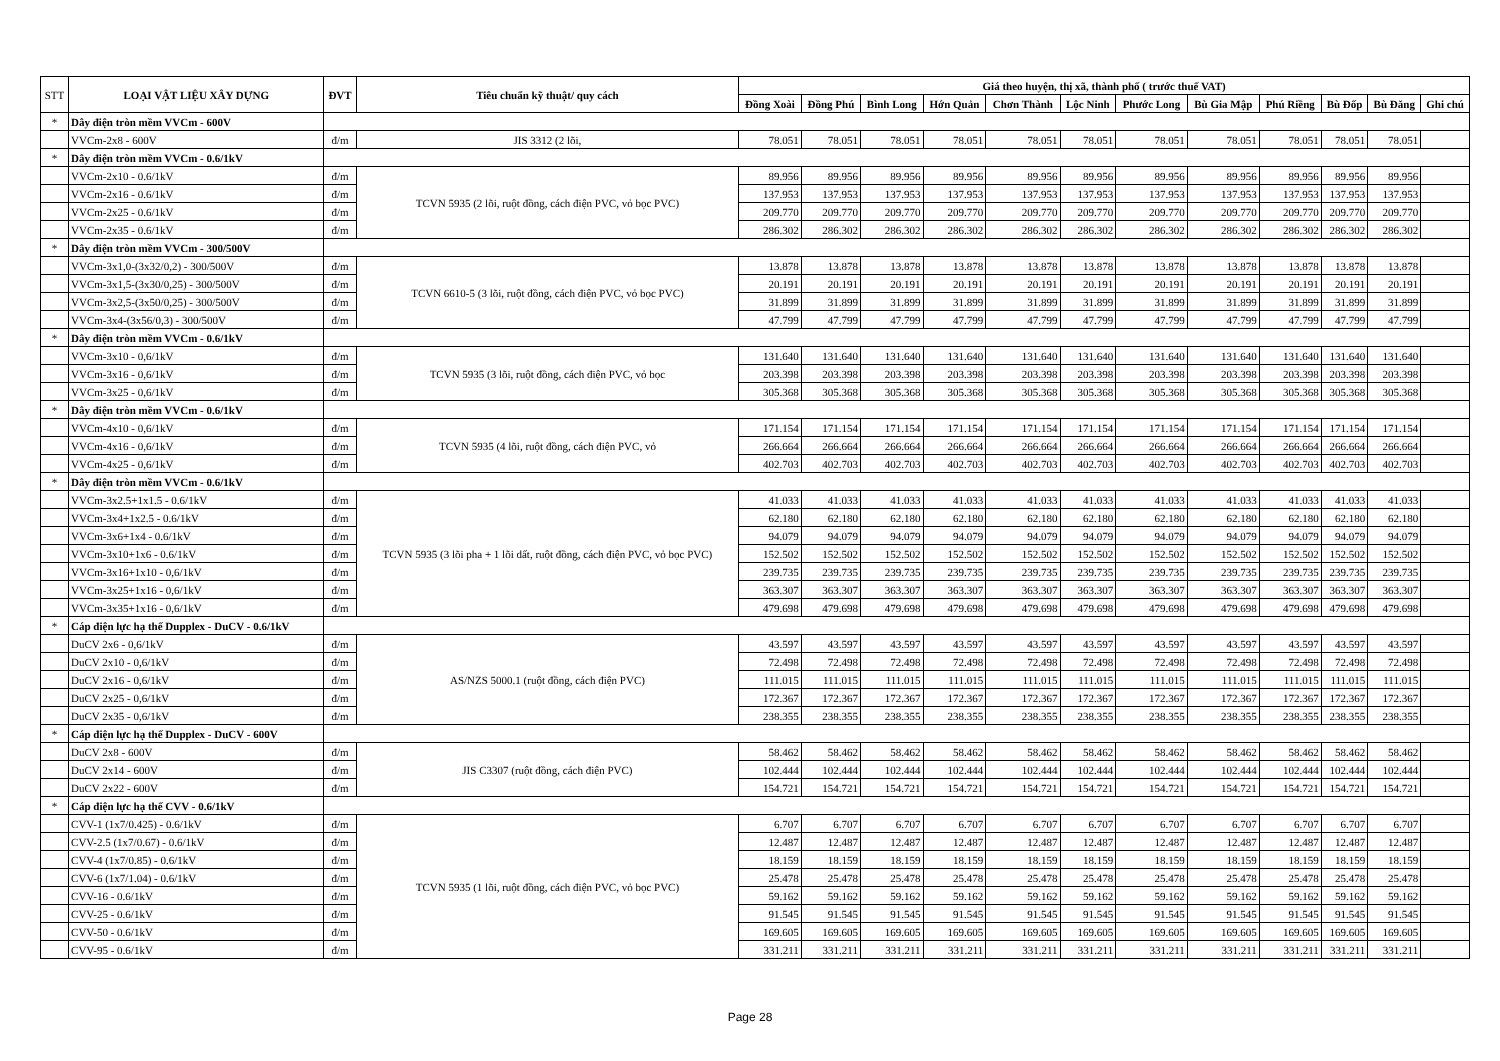| STT | LOẠI VẬT LIỆU XÂY DỰNG | ĐVT | Tiêu chuẩn kỹ thuật/ quy cách | Giá theo huyện, thị xã, thành phố ( trước thuế VAT) | | | | | | | | | | | |
| --- | --- | --- | --- | --- | --- | --- | --- | --- | --- | --- | --- | --- | --- | --- | --- |
| | | | | Đồng Xoài | Đồng Phú | Bình Long | Hớn Quản | Chơn Thành | Lộc Ninh | Phước Long | Bù Gia Mập | Phú Riềng | Bù Đốp | Bù Đăng | Ghi chú |
| * | Dây điện tròn mềm VVCm - 600V | | | | | | | | | | | | | | |
| | VVCm-2x8 - 600V | đ/m | JIS 3312 (2 lõi, | 78.051 | 78.051 | 78.051 | 78.051 | 78.051 | 78.051 | 78.051 | 78.051 | 78.051 | 78.051 | 78.051 | |
| * | Dây điện tròn mềm VVCm - 0.6/1kV | | | | | | | | | | | | | | |
| | VVCm-2x10 - 0.6/1kV | đ/m | TCVN 5935 (2 lõi, ruột đồng, cách điện PVC, vỏ bọc PVC) | 89.956 | 89.956 | 89.956 | 89.956 | 89.956 | 89.956 | 89.956 | 89.956 | 89.956 | 89.956 | 89.956 | |
| | VVCm-2x16 - 0.6/1kV | đ/m | | 137.953 | 137.953 | 137.953 | 137.953 | 137.953 | 137.953 | 137.953 | 137.953 | 137.953 | 137.953 | 137.953 | |
| | VVCm-2x25 - 0.6/1kV | đ/m | | 209.770 | 209.770 | 209.770 | 209.770 | 209.770 | 209.770 | 209.770 | 209.770 | 209.770 | 209.770 | 209.770 | |
| | VVCm-2x35 - 0.6/1kV | đ/m | | 286.302 | 286.302 | 286.302 | 286.302 | 286.302 | 286.302 | 286.302 | 286.302 | 286.302 | 286.302 | 286.302 | |
| * | Dây điện tròn mềm VVCm - 300/500V | | | | | | | | | | | | | | |
| | VVCm-3x1,0-(3x32/0,2) - 300/500V | đ/m | TCVN 6610-5 (3 lõi, ruột đồng, cách điện PVC, vỏ bọc PVC) | 13.878 | 13.878 | 13.878 | 13.878 | 13.878 | 13.878 | 13.878 | 13.878 | 13.878 | 13.878 | 13.878 | |
| | VVCm-3x1,5-(3x30/0,25) - 300/500V | đ/m | | 20.191 | 20.191 | 20.191 | 20.191 | 20.191 | 20.191 | 20.191 | 20.191 | 20.191 | 20.191 | 20.191 | |
| | VVCm-3x2,5-(3x50/0,25) - 300/500V | đ/m | | 31.899 | 31.899 | 31.899 | 31.899 | 31.899 | 31.899 | 31.899 | 31.899 | 31.899 | 31.899 | 31.899 | |
| | VVCm-3x4-(3x56/0,3) - 300/500V | đ/m | | 47.799 | 47.799 | 47.799 | 47.799 | 47.799 | 47.799 | 47.799 | 47.799 | 47.799 | 47.799 | 47.799 | |
| * | Dây điện tròn mềm VVCm - 0.6/1kV | | | | | | | | | | | | | | |
| | VVCm-3x10 - 0,6/1kV | đ/m | TCVN 5935 (3 lõi, ruột đồng, cách điện PVC, vỏ bọc | 131.640 | 131.640 | 131.640 | 131.640 | 131.640 | 131.640 | 131.640 | 131.640 | 131.640 | 131.640 | 131.640 | |
| | VVCm-3x16 - 0,6/1kV | đ/m | | 203.398 | 203.398 | 203.398 | 203.398 | 203.398 | 203.398 | 203.398 | 203.398 | 203.398 | 203.398 | 203.398 | |
| | VVCm-3x25 - 0,6/1kV | đ/m | | 305.368 | 305.368 | 305.368 | 305.368 | 305.368 | 305.368 | 305.368 | 305.368 | 305.368 | 305.368 | 305.368 | |
| * | Dây điện tròn mềm VVCm - 0.6/1kV | | | | | | | | | | | | | | |
| | VVCm-4x10 - 0,6/1kV | đ/m | TCVN 5935 (4 lõi, ruột đồng, cách điện PVC, vỏ | 171.154 | 171.154 | 171.154 | 171.154 | 171.154 | 171.154 | 171.154 | 171.154 | 171.154 | 171.154 | 171.154 | |
| | VVCm-4x16 - 0,6/1kV | đ/m | | 266.664 | 266.664 | 266.664 | 266.664 | 266.664 | 266.664 | 266.664 | 266.664 | 266.664 | 266.664 | 266.664 | |
| | VVCm-4x25 - 0,6/1kV | đ/m | | 402.703 | 402.703 | 402.703 | 402.703 | 402.703 | 402.703 | 402.703 | 402.703 | 402.703 | 402.703 | 402.703 | |
| * | Dây điện tròn mềm VVCm - 0.6/1kV | | | | | | | | | | | | | | |
| | VVCm-3x2.5+1x1.5 - 0.6/1kV | đ/m | TCVN 5935 (3 lõi pha + 1 lõi dất, ruột đồng, cách điện PVC, vỏ bọc PVC) | 41.033 | 41.033 | 41.033 | 41.033 | 41.033 | 41.033 | 41.033 | 41.033 | 41.033 | 41.033 | 41.033 | |
| | VVCm-3x4+1x2.5 - 0.6/1kV | đ/m | | 62.180 | 62.180 | 62.180 | 62.180 | 62.180 | 62.180 | 62.180 | 62.180 | 62.180 | 62.180 | 62.180 | |
| | VVCm-3x6+1x4 - 0.6/1kV | đ/m | | 94.079 | 94.079 | 94.079 | 94.079 | 94.079 | 94.079 | 94.079 | 94.079 | 94.079 | 94.079 | 94.079 | |
| | VVCm-3x10+1x6 - 0.6/1kV | đ/m | | 152.502 | 152.502 | 152.502 | 152.502 | 152.502 | 152.502 | 152.502 | 152.502 | 152.502 | 152.502 | 152.502 | |
| | VVCm-3x16+1x10 - 0,6/1kV | đ/m | | 239.735 | 239.735 | 239.735 | 239.735 | 239.735 | 239.735 | 239.735 | 239.735 | 239.735 | 239.735 | 239.735 | |
| | VVCm-3x25+1x16 - 0,6/1kV | đ/m | | 363.307 | 363.307 | 363.307 | 363.307 | 363.307 | 363.307 | 363.307 | 363.307 | 363.307 | 363.307 | 363.307 | |
| | VVCm-3x35+1x16 - 0,6/1kV | đ/m | | 479.698 | 479.698 | 479.698 | 479.698 | 479.698 | 479.698 | 479.698 | 479.698 | 479.698 | 479.698 | 479.698 | |
| * | Cáp điện lực hạ thế Dupplex - DuCV - 0.6/1kV | | | | | | | | | | | | | | |
| | DuCV 2x6 - 0,6/1kV | đ/m | AS/NZS 5000.1 (ruột đồng, cách điện PVC) | 43.597 | 43.597 | 43.597 | 43.597 | 43.597 | 43.597 | 43.597 | 43.597 | 43.597 | 43.597 | 43.597 | |
| | DuCV 2x10 - 0,6/1kV | đ/m | | 72.498 | 72.498 | 72.498 | 72.498 | 72.498 | 72.498 | 72.498 | 72.498 | 72.498 | 72.498 | 72.498 | |
| | DuCV 2x16 - 0,6/1kV | đ/m | | 111.015 | 111.015 | 111.015 | 111.015 | 111.015 | 111.015 | 111.015 | 111.015 | 111.015 | 111.015 | 111.015 | |
| | DuCV 2x25 - 0,6/1kV | đ/m | | 172.367 | 172.367 | 172.367 | 172.367 | 172.367 | 172.367 | 172.367 | 172.367 | 172.367 | 172.367 | 172.367 | |
| | DuCV 2x35 - 0,6/1kV | đ/m | | 238.355 | 238.355 | 238.355 | 238.355 | 238.355 | 238.355 | 238.355 | 238.355 | 238.355 | 238.355 | 238.355 | |
| * | Cáp điện lực hạ thế Dupplex - DuCV - 600V | | | | | | | | | | | | | | |
| | DuCV 2x8 - 600V | đ/m | JIS C3307 (ruột đồng, cách điện PVC) | 58.462 | 58.462 | 58.462 | 58.462 | 58.462 | 58.462 | 58.462 | 58.462 | 58.462 | 58.462 | 58.462 | |
| | DuCV 2x14 - 600V | đ/m | | 102.444 | 102.444 | 102.444 | 102.444 | 102.444 | 102.444 | 102.444 | 102.444 | 102.444 | 102.444 | 102.444 | |
| | DuCV 2x22 - 600V | đ/m | | 154.721 | 154.721 | 154.721 | 154.721 | 154.721 | 154.721 | 154.721 | 154.721 | 154.721 | 154.721 | 154.721 | |
| * | Cáp điện lực hạ thế CVV - 0.6/1kV | | | | | | | | | | | | | | |
| | CVV-1 (1x7/0.425) - 0.6/1kV | đ/m | TCVN 5935 (1 lõi, ruột đồng, cách điện PVC, vỏ bọc PVC) | 6.707 | 6.707 | 6.707 | 6.707 | 6.707 | 6.707 | 6.707 | 6.707 | 6.707 | 6.707 | 6.707 | |
| | CVV-2.5 (1x7/0.67) - 0.6/1kV | đ/m | | 12.487 | 12.487 | 12.487 | 12.487 | 12.487 | 12.487 | 12.487 | 12.487 | 12.487 | 12.487 | 12.487 | |
| | CVV-4 (1x7/0.85) - 0.6/1kV | đ/m | | 18.159 | 18.159 | 18.159 | 18.159 | 18.159 | 18.159 | 18.159 | 18.159 | 18.159 | 18.159 | 18.159 | |
| | CVV-6 (1x7/1.04) - 0.6/1kV | đ/m | | 25.478 | 25.478 | 25.478 | 25.478 | 25.478 | 25.478 | 25.478 | 25.478 | 25.478 | 25.478 | 25.478 | |
| | CVV-16 - 0.6/1kV | đ/m | | 59.162 | 59.162 | 59.162 | 59.162 | 59.162 | 59.162 | 59.162 | 59.162 | 59.162 | 59.162 | 59.162 | |
| | CVV-25 - 0.6/1kV | đ/m | | 91.545 | 91.545 | 91.545 | 91.545 | 91.545 | 91.545 | 91.545 | 91.545 | 91.545 | 91.545 | 91.545 | |
| | CVV-50 - 0.6/1kV | đ/m | | 169.605 | 169.605 | 169.605 | 169.605 | 169.605 | 169.605 | 169.605 | 169.605 | 169.605 | 169.605 | 169.605 | |
| | CVV-95 - 0.6/1kV | đ/m | | 331.211 | 331.211 | 331.211 | 331.211 | 331.211 | 331.211 | 331.211 | 331.211 | 331.211 | 331.211 | 331.211 | |
Page 28